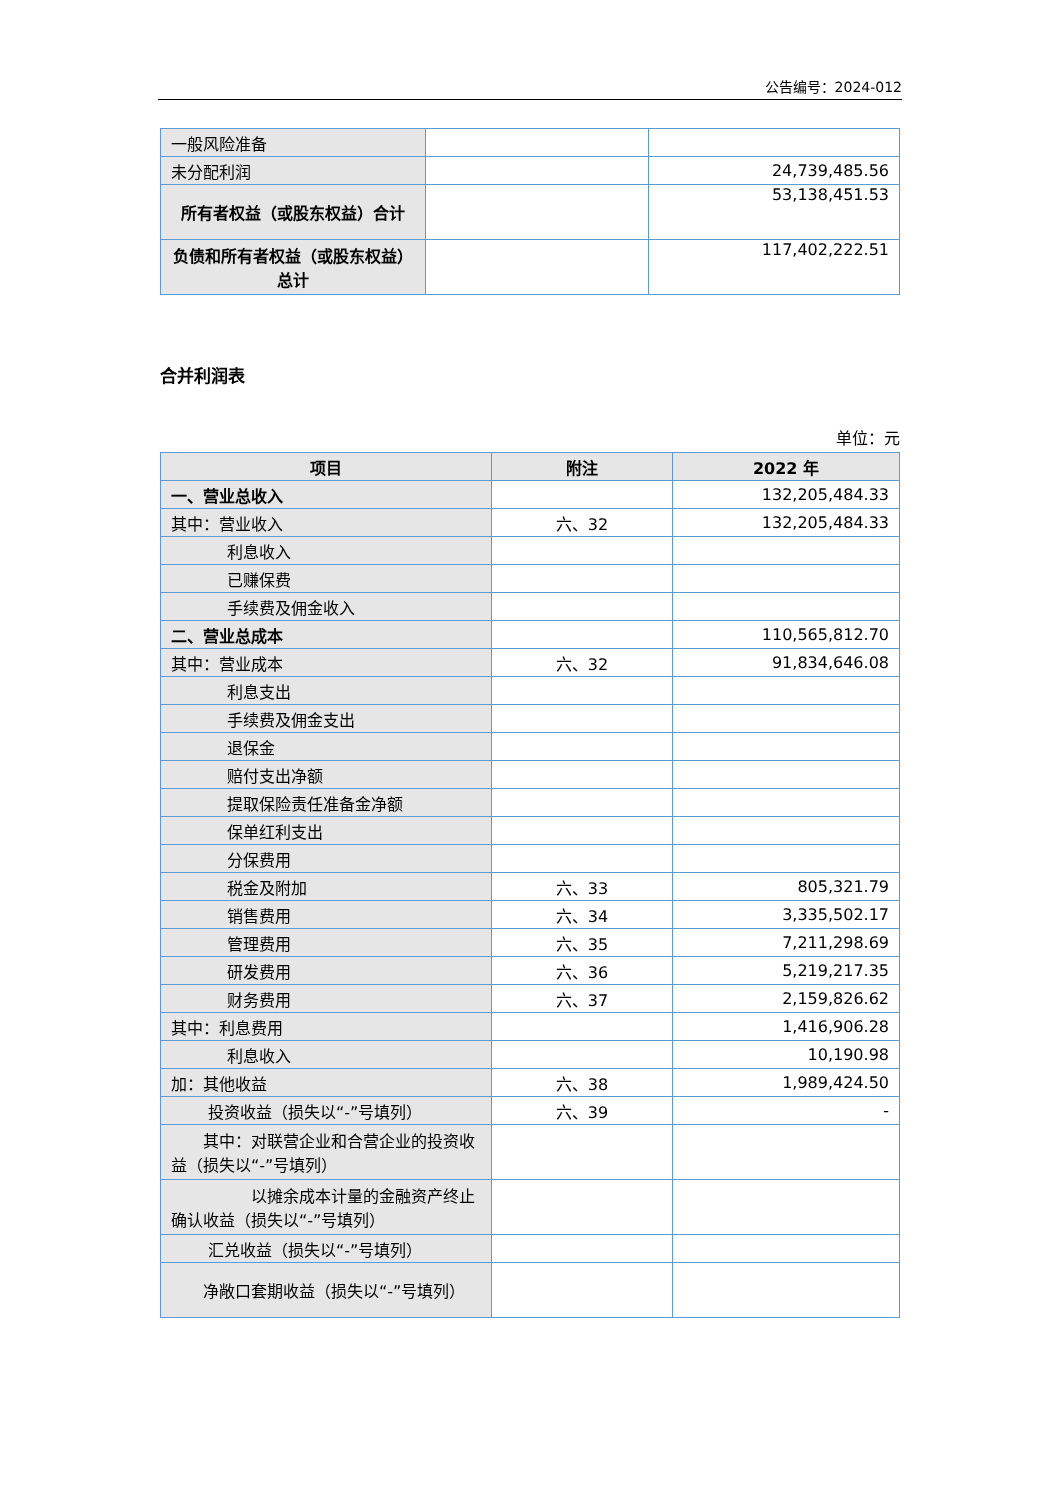公告编号：2024-012
| 一般风险准备 | | |
| 未分配利润 | | 24,739,485.56 |
| 所有者权益（或股东权益）合计 | | 53,138,451.53 |
| 负债和所有者权益（或股东权益）总计 | | 117,402,222.51 |
合并利润表
单位：元
| 项目 | 附注 | 2022 年 |
| --- | --- | --- |
| 一、营业总收入 | | 132,205,484.33 |
| 其中：营业收入 | 六、32 | 132,205,484.33 |
| 利息收入 | | |
| 已赚保费 | | |
| 手续费及佣金收入 | | |
| 二、营业总成本 | | 110,565,812.70 |
| 其中：营业成本 | 六、32 | 91,834,646.08 |
| 利息支出 | | |
| 手续费及佣金支出 | | |
| 退保金 | | |
| 赔付支出净额 | | |
| 提取保险责任准备金净额 | | |
| 保单红利支出 | | |
| 分保费用 | | |
| 税金及附加 | 六、33 | 805,321.79 |
| 销售费用 | 六、34 | 3,335,502.17 |
| 管理费用 | 六、35 | 7,211,298.69 |
| 研发费用 | 六、36 | 5,219,217.35 |
| 财务费用 | 六、37 | 2,159,826.62 |
| 其中：利息费用 | | 1,416,906.28 |
| 利息收入 | | 10,190.98 |
| 加：其他收益 | 六、38 | 1,989,424.50 |
| 投资收益（损失以“-”号填列） | 六、39 | - |
| 其中：对联营企业和合营企业的投资收益（损失以“-”号填列） | | |
| 以摊余成本计量的金融资产终止确认收益（损失以“-”号填列） | | |
| 汇兑收益（损失以“-”号填列） | | |
| 净敞口套期收益（损失以“-”号填列） | | |